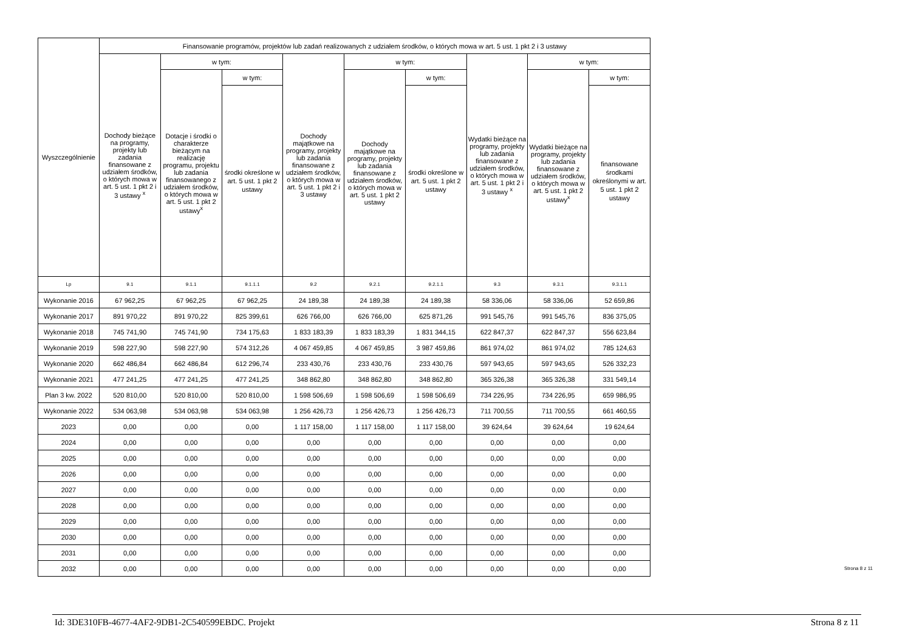| Wyszczególnienie | Finansowanie programów, projektów lub zadań realizowanych z udziałem środków, o których mowa w art. 5 ust. 1 pkt 2 i 3 ustawy | | | | | | | | |
| --- | --- | --- | --- | --- | --- | --- | --- | --- | --- |
| | Dochody bieżące na programy, projekty lub zadania finansowane z udziałem środków, o których mowa w art. 5 ust. 1 pkt 2 i 3 ustawy <sup>x</sup> | w tym: | | Dochody majątkowe na programy, projekty lub zadania finansowane z udziałem środków, o których mowa w art. 5 ust. 1 pkt 2 i 3 ustawy | w tym: | | Wydatki bieżące na programy, projekty lub zadania finansowane z udziałem środków, o których mowa w art. 5 ust. 1 pkt 2 i 3 ustawy <sup>x</sup> | w tym: | |
| | | Dotacje i środki o charakterze bieżącym na realizację programu, projektu lub zadania finansowanego z udziałem środków, o których mowa w art. 5 ust. 1 pkt 2 ustawy<sup>x</sup> | w tym: | | Dochody majątkowe na programy, projekty lub zadania finansowane z udziałem środków, o których mowa w art. 5 ust. 1 pkt 2 ustawy | w tym: | | Wydatki bieżące na programy, projekty lub zadania finansowane z udziałem środków, o których mowa w art. 5 ust. 1 pkt 2 ustawy<sup>x</sup> | w tym: |
| | | | środki określone w art. 5 ust. 1 pkt 2 ustawy | | | środki określone w art. 5 ust. 1 pkt 2 ustawy | | | finansowane środkami określonymi w art. 5 ust. 1 pkt 2 ustawy |
| Lp | 9.1 | 9.1.1 | 9.1.1.1 | 9.2 | 9.2.1 | 9.2.1.1 | 9.3 | 9.3.1 | 9.3.1.1 |
| Wykonanie 2016 | 67 962,25 | 67 962,25 | 67 962,25 | 24 189,38 | 24 189,38 | 24 189,38 | 58 336,06 | 58 336,06 | 52 659,86 |
| Wykonanie 2017 | 891 970,22 | 891 970,22 | 825 399,61 | 626 766,00 | 626 766,00 | 625 871,26 | 991 545,76 | 991 545,76 | 836 375,05 |
| Wykonanie 2018 | 745 741,90 | 745 741,90 | 734 175,63 | 1 833 183,39 | 1 833 183,39 | 1 831 344,15 | 622 847,37 | 622 847,37 | 556 623,84 |
| Wykonanie 2019 | 598 227,90 | 598 227,90 | 574 312,26 | 4 067 459,85 | 4 067 459,85 | 3 987 459,86 | 861 974,02 | 861 974,02 | 785 124,63 |
| Wykonanie 2020 | 662 486,84 | 662 486,84 | 612 296,74 | 233 430,76 | 233 430,76 | 233 430,76 | 597 943,65 | 597 943,65 | 526 332,23 |
| Wykonanie 2021 | 477 241,25 | 477 241,25 | 477 241,25 | 348 862,80 | 348 862,80 | 348 862,80 | 365 326,38 | 365 326,38 | 331 549,14 |
| Plan 3 kw. 2022 | 520 810,00 | 520 810,00 | 520 810,00 | 1 598 506,69 | 1 598 506,69 | 1 598 506,69 | 734 226,95 | 734 226,95 | 659 986,95 |
| Wykonanie 2022 | 534 063,98 | 534 063,98 | 534 063,98 | 1 256 426,73 | 1 256 426,73 | 1 256 426,73 | 711 700,55 | 711 700,55 | 661 460,55 |
| 2023 | 0,00 | 0,00 | 0,00 | 1 117 158,00 | 1 117 158,00 | 1 117 158,00 | 39 624,64 | 39 624,64 | 19 624,64 |
| 2024 | 0,00 | 0,00 | 0,00 | 0,00 | 0,00 | 0,00 | 0,00 | 0,00 | 0,00 |
| 2025 | 0,00 | 0,00 | 0,00 | 0,00 | 0,00 | 0,00 | 0,00 | 0,00 | 0,00 |
| 2026 | 0,00 | 0,00 | 0,00 | 0,00 | 0,00 | 0,00 | 0,00 | 0,00 | 0,00 |
| 2027 | 0,00 | 0,00 | 0,00 | 0,00 | 0,00 | 0,00 | 0,00 | 0,00 | 0,00 |
| 2028 | 0,00 | 0,00 | 0,00 | 0,00 | 0,00 | 0,00 | 0,00 | 0,00 | 0,00 |
| 2029 | 0,00 | 0,00 | 0,00 | 0,00 | 0,00 | 0,00 | 0,00 | 0,00 | 0,00 |
| 2030 | 0,00 | 0,00 | 0,00 | 0,00 | 0,00 | 0,00 | 0,00 | 0,00 | 0,00 |
| 2031 | 0,00 | 0,00 | 0,00 | 0,00 | 0,00 | 0,00 | 0,00 | 0,00 | 0,00 |
| 2032 | 0,00 | 0,00 | 0,00 | 0,00 | 0,00 | 0,00 | 0,00 | 0,00 | 0,00 |
Strona 8 z 11
Id: 3DE310FB-4677-4AF2-9DB1-2C540599EBDC. Projekt Strona 8 z 11